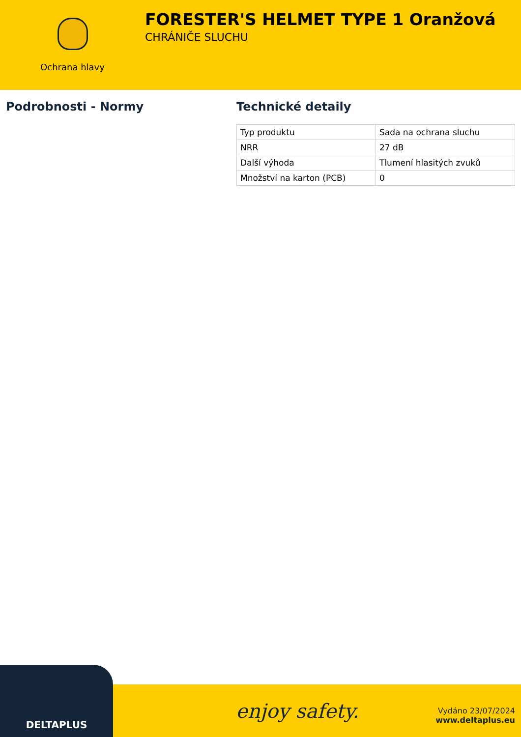Ochrana hlavy
FORESTER'S HELMET TYPE 1 Oranžová
CHRÁNIČE SLUCHU
Podrobnosti - Normy Technické detaily
| Typ produktu | Sada na ochrana sluchu |
| NRR | 27 dB |
| Další výhoda | Tlumení hlasitých zvuků |
| Množství na karton (PCB) | 0 |
DELTAPLUS
enjoy safety.
Vydáno 23/07/2024
www.deltaplus.eu